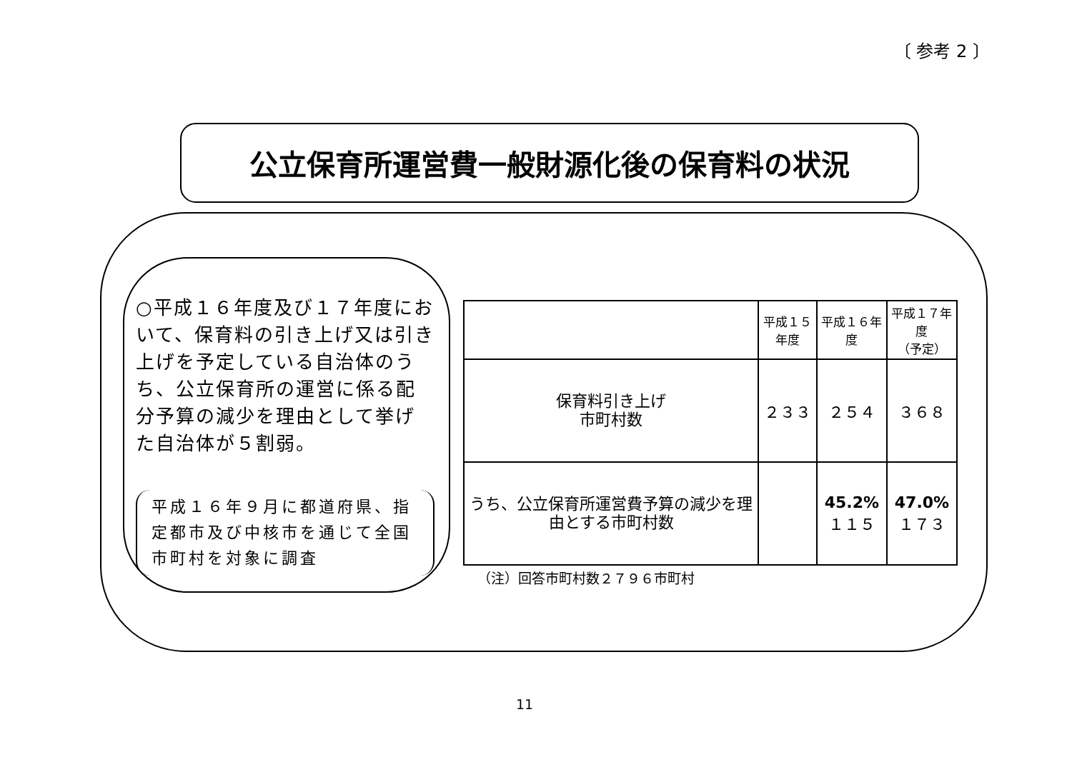〔 参考 2 〕
公立保育所運営費一般財源化後の保育料の状況
○平成１６年度及び１７年度において、保育料の引き上げ又は引き上げを予定している自治体のうち、公立保育所の運営に係る配分予算の減少を理由として挙げた自治体が５割弱。
平成１６年９月に都道府県、指定都市及び中核市を通じて全国市町村を対象に調査
| | 平成１５年度 | 平成１６年度 | 平成１７年度 （予定） |
| --- | --- | --- | --- |
| 保育料引き上げ 市町村数 | ２３３ | ２５４ | ３６８ |
| うち、公立保育所運営費予算の減少を理由とする市町村数 | | 45.2% １１５ | 47.0% １７３ |
（注）回答市町村数２７９６市町村
11